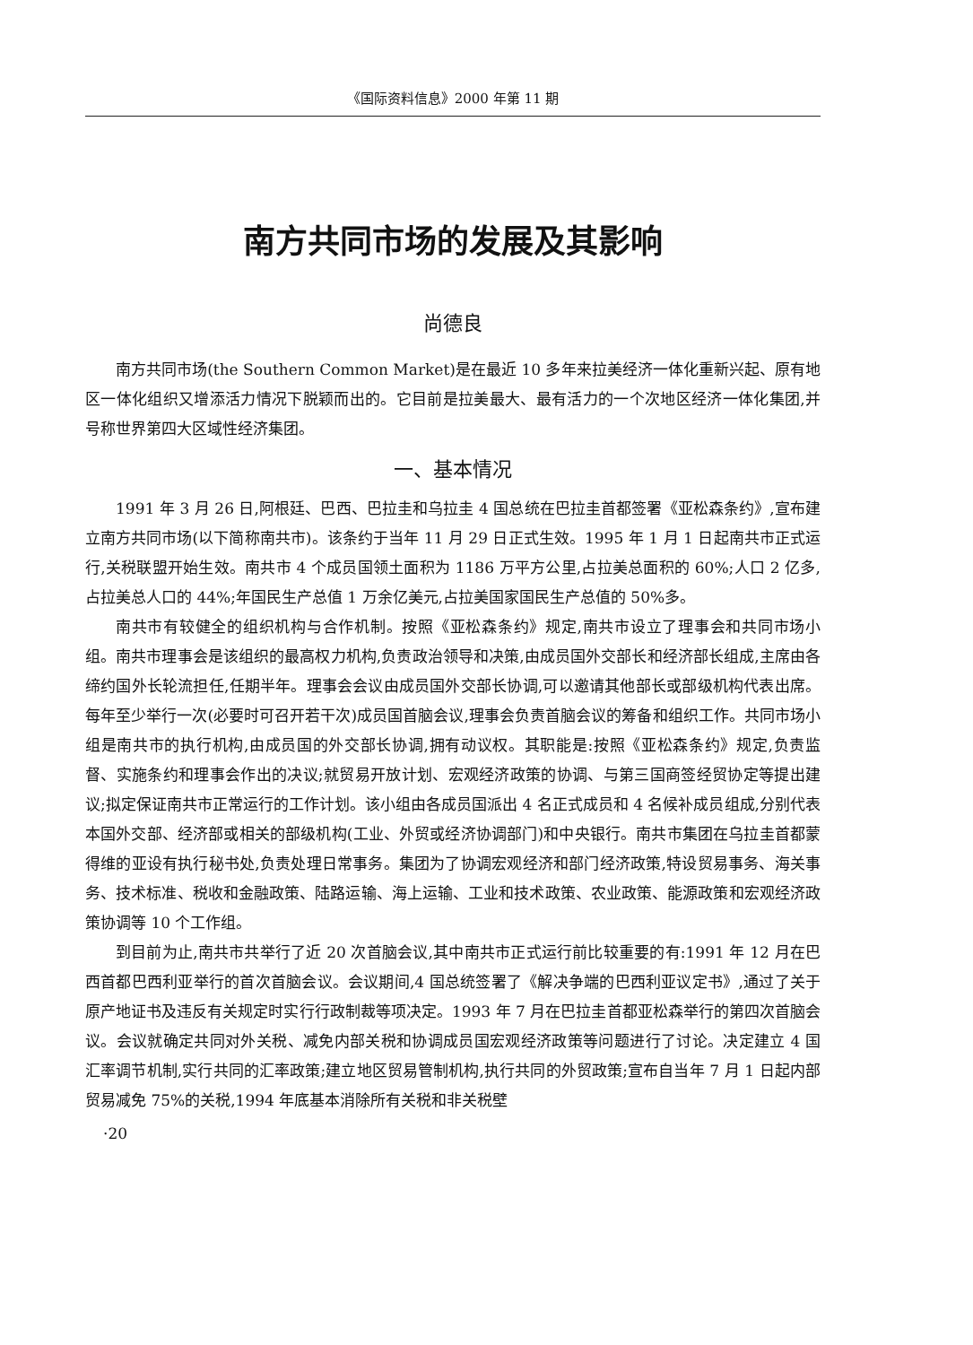《国际资料信息》2000 年第 11 期
南方共同市场的发展及其影响
尚德良
南方共同市场(the Southern Common Market)是在最近 10 多年来拉美经济一体化重新兴起、原有地区一体化组织又增添活力情况下脱颖而出的。它目前是拉美最大、最有活力的一个次地区经济一体化集团,并号称世界第四大区域性经济集团。
一、基本情况
1991 年 3 月 26 日,阿根廷、巴西、巴拉圭和乌拉圭 4 国总统在巴拉圭首都签署《亚松森条约》,宣布建立南方共同市场(以下简称南共市)。该条约于当年 11 月 29 日正式生效。1995 年 1 月 1 日起南共市正式运行,关税联盟开始生效。南共市 4 个成员国领土面积为 1186 万平方公里,占拉美总面积的 60%;人口 2 亿多,占拉美总人口的 44%;年国民生产总值 1 万余亿美元,占拉美国家国民生产总值的 50%多。
南共市有较健全的组织机构与合作机制。按照《亚松森条约》规定,南共市设立了理事会和共同市场小组。南共市理事会是该组织的最高权力机构,负责政治领导和决策,由成员国外交部长和经济部长组成,主席由各缔约国外长轮流担任,任期半年。理事会会议由成员国外交部长协调,可以邀请其他部长或部级机构代表出席。每年至少举行一次(必要时可召开若干次)成员国首脑会议,理事会负责首脑会议的筹备和组织工作。共同市场小组是南共市的执行机构,由成员国的外交部长协调,拥有动议权。其职能是:按照《亚松森条约》规定,负责监督、实施条约和理事会作出的决议;就贸易开放计划、宏观经济政策的协调、与第三国商签经贸协定等提出建议;拟定保证南共市正常运行的工作计划。该小组由各成员国派出 4 名正式成员和 4 名候补成员组成,分别代表本国外交部、经济部或相关的部级机构(工业、外贸或经济协调部门)和中央银行。南共市集团在乌拉圭首都蒙得维的亚设有执行秘书处,负责处理日常事务。集团为了协调宏观经济和部门经济政策,特设贸易事务、海关事务、技术标准、税收和金融政策、陆路运输、海上运输、工业和技术政策、农业政策、能源政策和宏观经济政策协调等 10 个工作组。
到目前为止,南共市共举行了近 20 次首脑会议,其中南共市正式运行前比较重要的有:1991 年 12 月在巴西首都巴西利亚举行的首次首脑会议。会议期间,4 国总统签署了《解决争端的巴西利亚议定书》,通过了关于原产地证书及违反有关规定时实行行政制裁等项决定。1993 年 7 月在巴拉圭首都亚松森举行的第四次首脑会议。会议就确定共同对外关税、减免内部关税和协调成员国宏观经济政策等问题进行了讨论。决定建立 4 国汇率调节机制,实行共同的汇率政策;建立地区贸易管制机构,执行共同的外贸政策;宣布自当年 7 月 1 日起内部贸易减免 75%的关税,1994 年底基本消除所有关税和非关税壁
·20